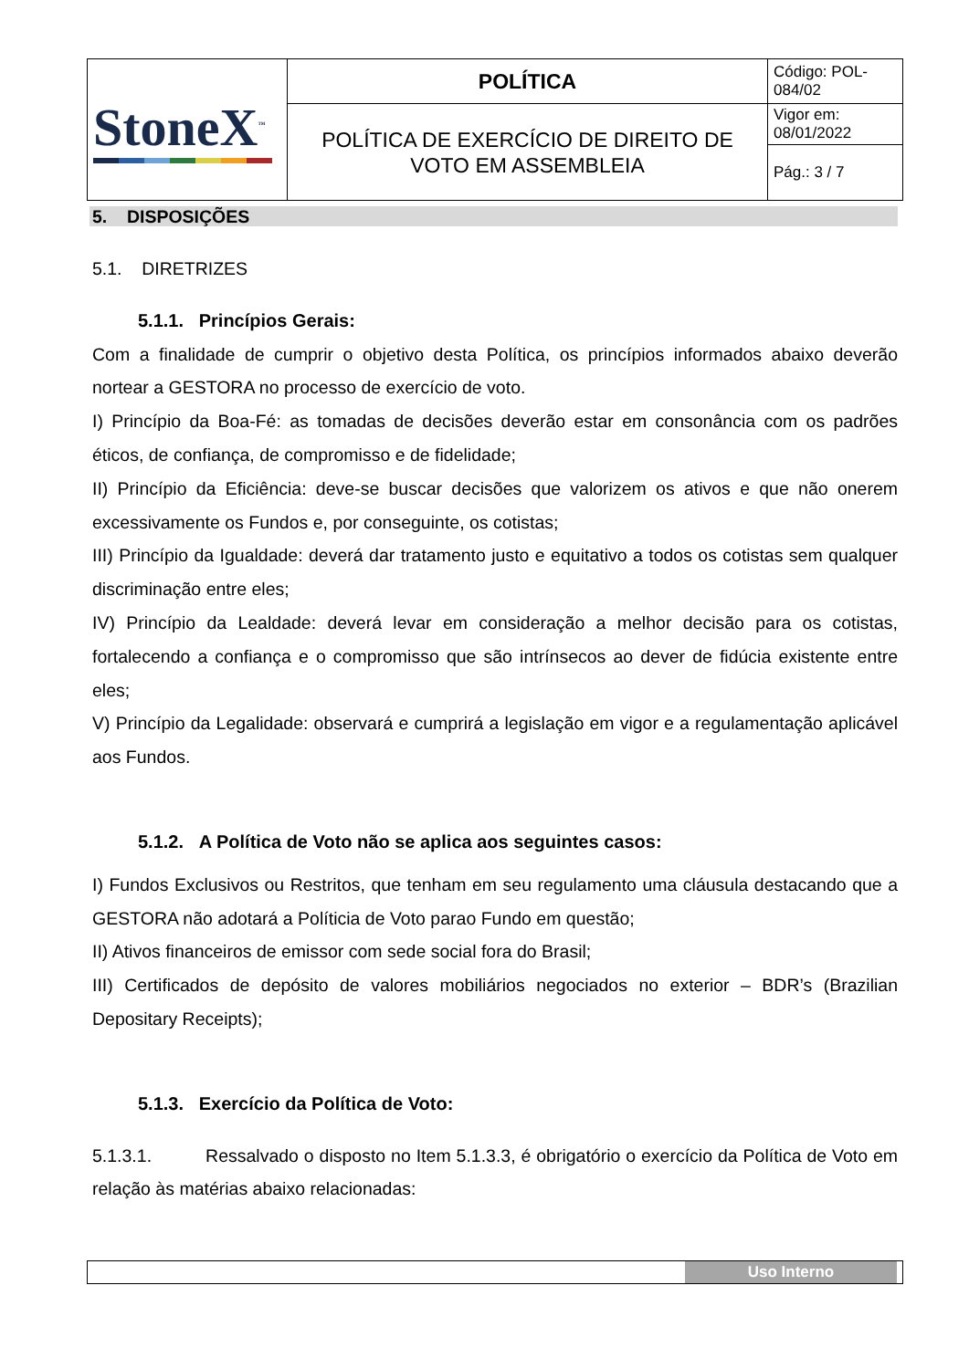| StoneX<sup>™</sup> | POLÍTICA | Código: POL-084/02 |
| | POLÍTICA DE EXERCÍCIO DE DIREITO DE VOTO EM ASSEMBLEIA | Vigor em: 08/01/2022 |
| | | Pág.: 3 / 7 |
5. DISPOSIÇÕES
5.1. DIRETRIZES
5.1.1. Princípios Gerais:
Com a finalidade de cumprir o objetivo desta Política, os princípios informados abaixo deverão nortear a GESTORA no processo de exercício de voto.
I) Princípio da Boa-Fé: as tomadas de decisões deverão estar em consonância com os padrões éticos, de confiança, de compromisso e de fidelidade;
II) Princípio da Eficiência: deve-se buscar decisões que valorizem os ativos e que não onerem excessivamente os Fundos e, por conseguinte, os cotistas;
III) Princípio da Igualdade: deverá dar tratamento justo e equitativo a todos os cotistas sem qualquer discriminação entre eles;
IV) Princípio da Lealdade: deverá levar em consideração a melhor decisão para os cotistas, fortalecendo a confiança e o compromisso que são intrínsecos ao dever de fidúcia existente entre eles;
V) Princípio da Legalidade: observará e cumprirá a legislação em vigor e a regulamentação aplicável aos Fundos.
5.1.2. A Política de Voto não se aplica aos seguintes casos:
I) Fundos Exclusivos ou Restritos, que tenham em seu regulamento uma cláusula destacando que a GESTORA não adotará a Políticia de Voto parao Fundo em questão;
II) Ativos financeiros de emissor com sede social fora do Brasil;
III) Certificados de depósito de valores mobiliários negociados no exterior – BDR’s (Brazilian Depositary Receipts);
5.1.3. Exercício da Política de Voto:
5.1.3.1. Ressalvado o disposto no Item 5.1.3.3, é obrigatório o exercício da Política de Voto em relação às matérias abaixo relacionadas:
Uso Interno